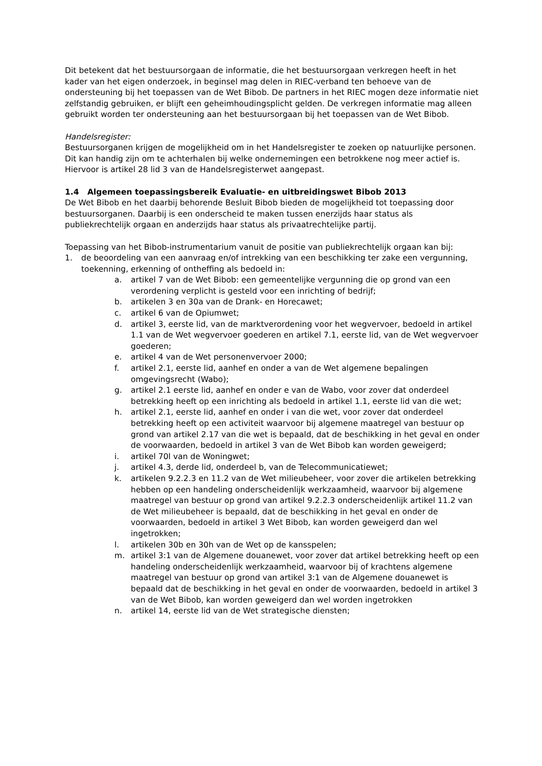Dit betekent dat het bestuursorgaan de informatie, die het bestuursorgaan verkregen heeft in het kader van het eigen onderzoek, in beginsel mag delen in RIEC-verband ten behoeve van de ondersteuning bij het toepassen van de Wet Bibob. De partners in het RIEC mogen deze informatie niet zelfstandig gebruiken, er blijft een geheimhoudingsplicht gelden. De verkregen informatie mag alleen gebruikt worden ter ondersteuning aan het bestuursorgaan bij het toepassen van de Wet Bibob.
Handelsregister:
Bestuursorganen krijgen de mogelijkheid om in het Handelsregister te zoeken op natuurlijke personen. Dit kan handig zijn om te achterhalen bij welke ondernemingen een betrokkene nog meer actief is. Hiervoor is artikel 28 lid 3 van de Handelsregisterwet aangepast.
1.4 Algemeen toepassingsbereik Evaluatie- en uitbreidingswet Bibob 2013
De Wet Bibob en het daarbij behorende Besluit Bibob bieden de mogelijkheid tot toepassing door bestuursorganen. Daarbij is een onderscheid te maken tussen enerzijds haar status als publiekrechtelijk orgaan en anderzijds haar status als privaatrechtelijke partij.
Toepassing van het Bibob-instrumentarium vanuit de positie van publiekrechtelijk orgaan kan bij:
1. de beoordeling van een aanvraag en/of intrekking van een beschikking ter zake een vergunning, toekenning, erkenning of ontheffing als bedoeld in:
a. artikel 7 van de Wet Bibob: een gemeentelijke vergunning die op grond van een verordening verplicht is gesteld voor een inrichting of bedrijf;
b. artikelen 3 en 30a van de Drank- en Horecawet;
c. artikel 6 van de Opiumwet;
d. artikel 3, eerste lid, van de marktverordening voor het wegvervoer, bedoeld in artikel 1.1 van de Wet wegvervoer goederen en artikel 7.1, eerste lid, van de Wet wegvervoer goederen;
e. artikel 4 van de Wet personenvervoer 2000;
f. artikel 2.1, eerste lid, aanhef en onder a van de Wet algemene bepalingen omgevingsrecht (Wabo);
g. artikel 2.1 eerste lid, aanhef en onder e van de Wabo, voor zover dat onderdeel betrekking heeft op een inrichting als bedoeld in artikel 1.1, eerste lid van die wet;
h. artikel 2.1, eerste lid, aanhef en onder i van die wet, voor zover dat onderdeel betrekking heeft op een activiteit waarvoor bij algemene maatregel van bestuur op grond van artikel 2.17 van die wet is bepaald, dat de beschikking in het geval en onder de voorwaarden, bedoeld in artikel 3 van de Wet Bibob kan worden geweigerd;
i. artikel 70l van de Woningwet;
j. artikel 4.3, derde lid, onderdeel b, van de Telecommunicatiewet;
k. artikelen 9.2.2.3 en 11.2 van de Wet milieubeheer, voor zover die artikelen betrekking hebben op een handeling onderscheidenlijk werkzaamheid, waarvoor bij algemene maatregel van bestuur op grond van artikel 9.2.2.3 onderscheidenlijk artikel 11.2 van de Wet milieubeheer is bepaald, dat de beschikking in het geval en onder de voorwaarden, bedoeld in artikel 3 Wet Bibob, kan worden geweigerd dan wel ingetrokken;
l. artikelen 30b en 30h van de Wet op de kansspelen;
m. artikel 3:1 van de Algemene douanewet, voor zover dat artikel betrekking heeft op een handeling onderscheidenlijk werkzaamheid, waarvoor bij of krachtens algemene maatregel van bestuur op grond van artikel 3:1 van de Algemene douanewet is bepaald dat de beschikking in het geval en onder de voorwaarden, bedoeld in artikel 3 van de Wet Bibob, kan worden geweigerd dan wel worden ingetrokken
n. artikel 14, eerste lid van de Wet strategische diensten;